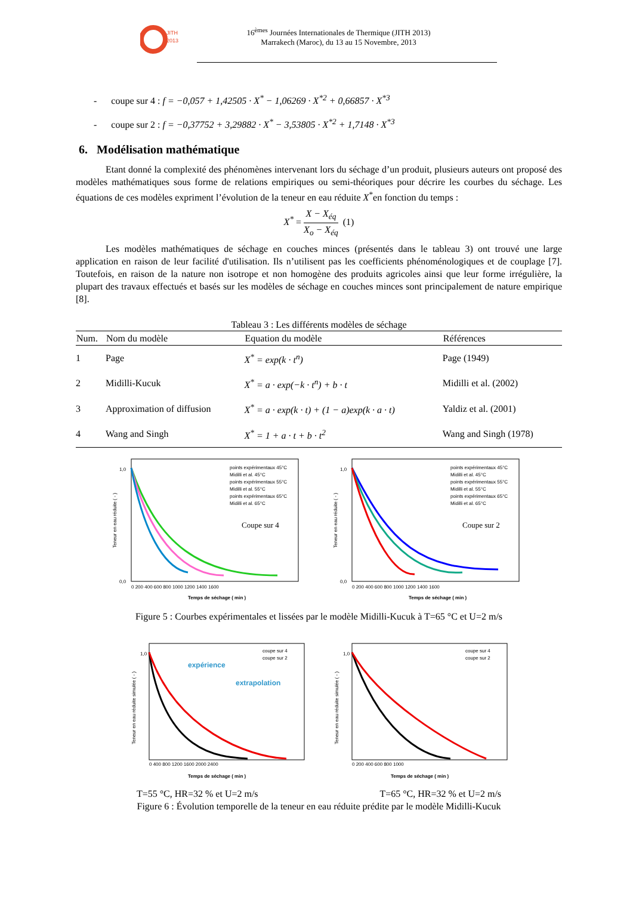JITH
2013
16<sup>èmes</sup> Journées Internationales de Thermique (JITH 2013)
Marrakech (Maroc), du 13 au 15 Novembre, 2013
- coupe sur 4 : f = −0,057 + 1,42505 · X<sup>*</sup> − 1,06269 · X<sup>*2</sup> + 0,66857 · X<sup>*3</sup>
- coupe sur 2 : f = −0,37752 + 3,29882 · X<sup>*</sup> − 3,53805 · X<sup>*2</sup> + 1,7148 · X<sup>*3</sup>
6. Modélisation mathématique
Etant donné la complexité des phénomènes intervenant lors du séchage d’un produit, plusieurs auteurs ont proposé des modèles mathématiques sous forme de relations empiriques ou semi-théoriques pour décrire les courbes du séchage. Les équations de ces modèles expriment l’évolution de la teneur en eau réduite X<sup>*</sup>en fonction du temps :
X<sup>*</sup> = X − X<sub>éq</sub> X<sub>o</sub> − X<sub>éq</sub> (1)
Les modèles mathématiques de séchage en couches minces (présentés dans le tableau 3) ont trouvé une large application en raison de leur facilité d'utilisation. Ils n’utilisent pas les coefficients phénoménologiques et de couplage [7]. Toutefois, en raison de la nature non isotrope et non homogène des produits agricoles ainsi que leur forme irrégulière, la plupart des travaux effectués et basés sur les modèles de séchage en couches minces sont principalement de nature empirique [8].
Tableau 3 : Les différents modèles de séchage
| Num. | Nom du modèle | Equation du modèle | Références |
| --- | --- | --- | --- |
| 1 | Page | X<sup>*</sup> = exp(k · t<sup>n</sup>) | Page (1949) |
| 2 | Midilli-Kucuk | X<sup>*</sup> = a · exp(−k · t<sup>n</sup>) + b · t | Midilli et al. (2002) |
| 3 | Approximation of diffusion | X<sup>*</sup> = a · exp(k · t) + (1 − a)exp(k · a · t) | Yaldiz et al. (2001) |
| 4 | Wang and Singh | X<sup>*</sup> = 1 + a · t + b · t<sup>2</sup> | Wang and Singh (1978) |
points expérimentaux 45°C
Midilli et al. 45°C
points expérimentaux 55°C
Midilli et al. 55°C
points expérimentaux 65°C
Midilli et al. 65°C
Coupe sur 4
Teneur en eau réduite ( - )
1,0
0,0
0 200 400 600 800 1000 1200 1400 1600
Temps de séchage ( min )
points expérimentaux 45°C
Midilli et al. 45°C
points expérimentaux 55°C
Midilli et al. 55°C
points expérimentaux 65°C
Midilli et al. 65°C
Coupe sur 2
Teneur en eau réduite ( - )
1,0
0,0
0 200 400 600 800 1000 1200 1400 1600
Temps de séchage ( min )
Figure 5 : Courbes expérimentales et lissées par le modèle Midilli-Kucuk à T=65 °C et U=2 m/s
coupe sur 4
coupe sur 2
expérience
extrapolation
Teneur en eau réduite simulée ( - )
1,0
0 400 800 1200 1600 2000 2400
Temps de séchage ( min )
coupe sur 4
coupe sur 2
Teneur en eau réduite simulée ( - )
1,0
0 200 400 600 800 1000
Temps de séchage ( min )
T=55 °C, HR=32 % et U=2 m/s T=65 °C, HR=32 % et U=2 m/s
Figure 6 : Évolution temporelle de la teneur en eau réduite prédite par le modèle Midilli-Kucuk